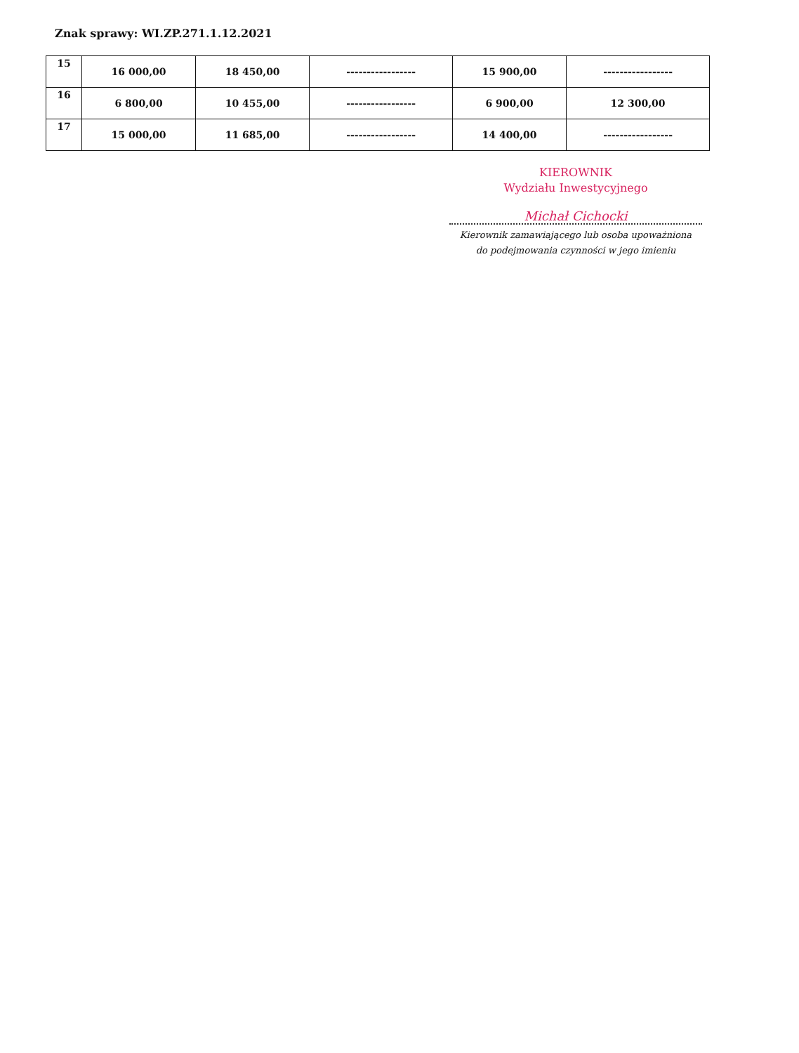Znak sprawy: WI.ZP.271.1.12.2021
| 15 | 16 000,00 | 18 450,00 | ----------------- | 15 900,00 | ----------------- |
| 16 | 6 800,00 | 10 455,00 | ----------------- | 6 900,00 | 12 300,00 |
| 17 | 15 000,00 | 11 685,00 | ----------------- | 14 400,00 | ----------------- |
KIEROWNIK
Wydziału Inwestycyjnego
Michał Cichocki
Kierownik zamawiającego lub osoba upoważniona
do podejmowania czynności w jego imieniu